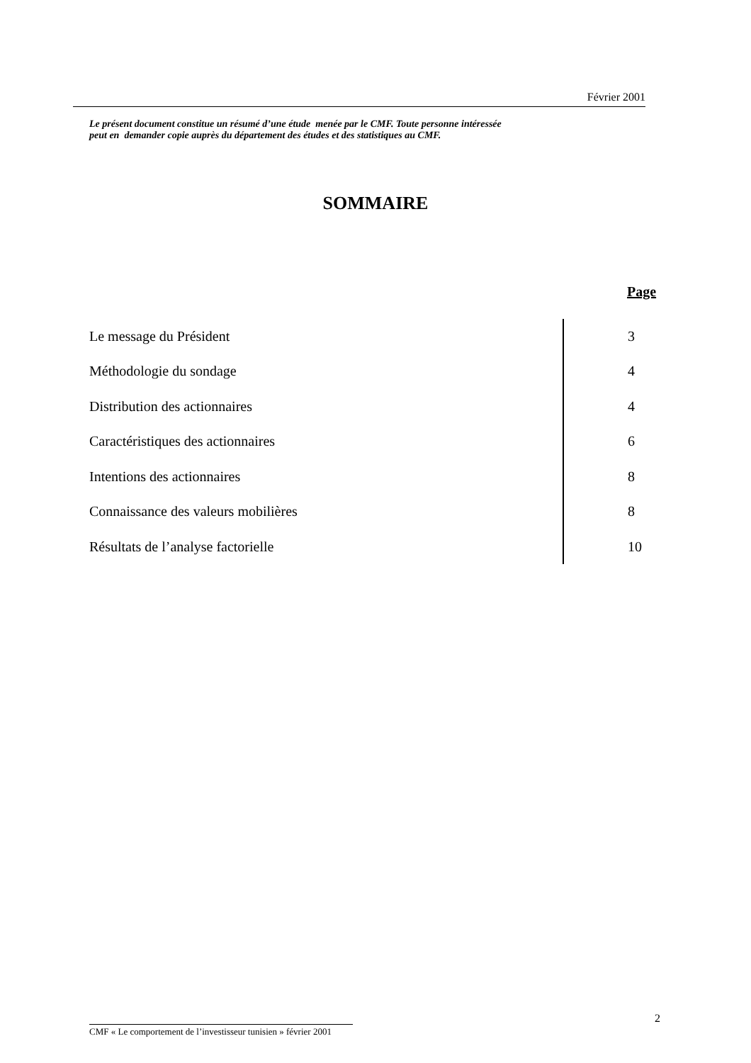Février 2001
Le présent document constitue un résumé d’une étude menée par le CMF. Toute personne intéressée
peut en demander copie auprès du département des études et des statistiques au CMF.
SOMMAIRE
| | Page |
| --- | --- |
| Le message du Président | 3 |
| Méthodologie du sondage | 4 |
| Distribution des actionnaires | 4 |
| Caractéristiques des actionnaires | 6 |
| Intentions des actionnaires | 8 |
| Connaissance des valeurs mobilières | 8 |
| Résultats de l’analyse factorielle | 10 |
2
CMF « Le comportement de l’investisseur tunisien » février 2001